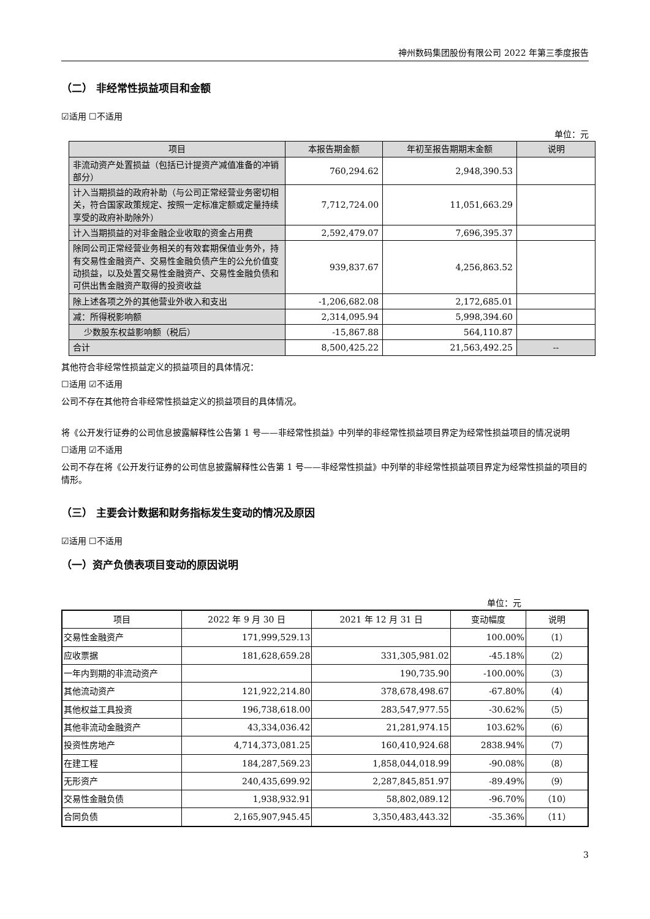神州数码集团股份有限公司 2022 年第三季度报告
（二） 非经常性损益项目和金额
☑适用 ☐不适用
单位：元
| 项目 | 本报告期金额 | 年初至报告期期末金额 | 说明 |
| --- | --- | --- | --- |
| 非流动资产处置损益（包括已计提资产减值准备的冲销部分） | 760,294.62 | 2,948,390.53 | |
| 计入当期损益的政府补助（与公司正常经营业务密切相关，符合国家政策规定、按照一定标准定额或定量持续享受的政府补助除外） | 7,712,724.00 | 11,051,663.29 | |
| 计入当期损益的对非金融企业收取的资金占用费 | 2,592,479.07 | 7,696,395.37 | |
| 除同公司正常经营业务相关的有效套期保值业务外，持有交易性金融资产、交易性金融负债产生的公允价值变动损益，以及处置交易性金融资产、交易性金融负债和可供出售金融资产取得的投资收益 | 939,837.67 | 4,256,863.52 | |
| 除上述各项之外的其他营业外收入和支出 | -1,206,682.08 | 2,172,685.01 | |
| 减：所得税影响额 | 2,314,095.94 | 5,998,394.60 | |
| 少数股东权益影响额（税后） | -15,867.88 | 564,110.87 | |
| 合计 | 8,500,425.22 | 21,563,492.25 | -- |
其他符合非经常性损益定义的损益项目的具体情况：
☐适用 ☑不适用
公司不存在其他符合非经常性损益定义的损益项目的具体情况。
将《公开发行证券的公司信息披露解释性公告第 1 号——非经常性损益》中列举的非经常性损益项目界定为经常性损益项目的情况说明
☐适用 ☑不适用
公司不存在将《公开发行证券的公司信息披露解释性公告第 1 号——非经常性损益》中列举的非经常性损益项目界定为经常性损益的项目的情形。
（三） 主要会计数据和财务指标发生变动的情况及原因
☑适用 ☐不适用
（一）资产负债表项目变动的原因说明
单位：元
| 项目 | 2022 年 9 月 30 日 | 2021 年 12 月 31 日 | 变动幅度 | 说明 |
| --- | --- | --- | --- | --- |
| 交易性金融资产 | 171,999,529.13 | | 100.00% | （1） |
| 应收票据 | 181,628,659.28 | 331,305,981.02 | -45.18% | （2） |
| 一年内到期的非流动资产 | | 190,735.90 | -100.00% | （3） |
| 其他流动资产 | 121,922,214.80 | 378,678,498.67 | -67.80% | （4） |
| 其他权益工具投资 | 196,738,618.00 | 283,547,977.55 | -30.62% | （5） |
| 其他非流动金融资产 | 43,334,036.42 | 21,281,974.15 | 103.62% | （6） |
| 投资性房地产 | 4,714,373,081.25 | 160,410,924.68 | 2838.94% | （7） |
| 在建工程 | 184,287,569.23 | 1,858,044,018.99 | -90.08% | （8） |
| 无形资产 | 240,435,699.92 | 2,287,845,851.97 | -89.49% | （9） |
| 交易性金融负债 | 1,938,932.91 | 58,802,089.12 | -96.70% | （10） |
| 合同负债 | 2,165,907,945.45 | 3,350,483,443.32 | -35.36% | （11） |
3